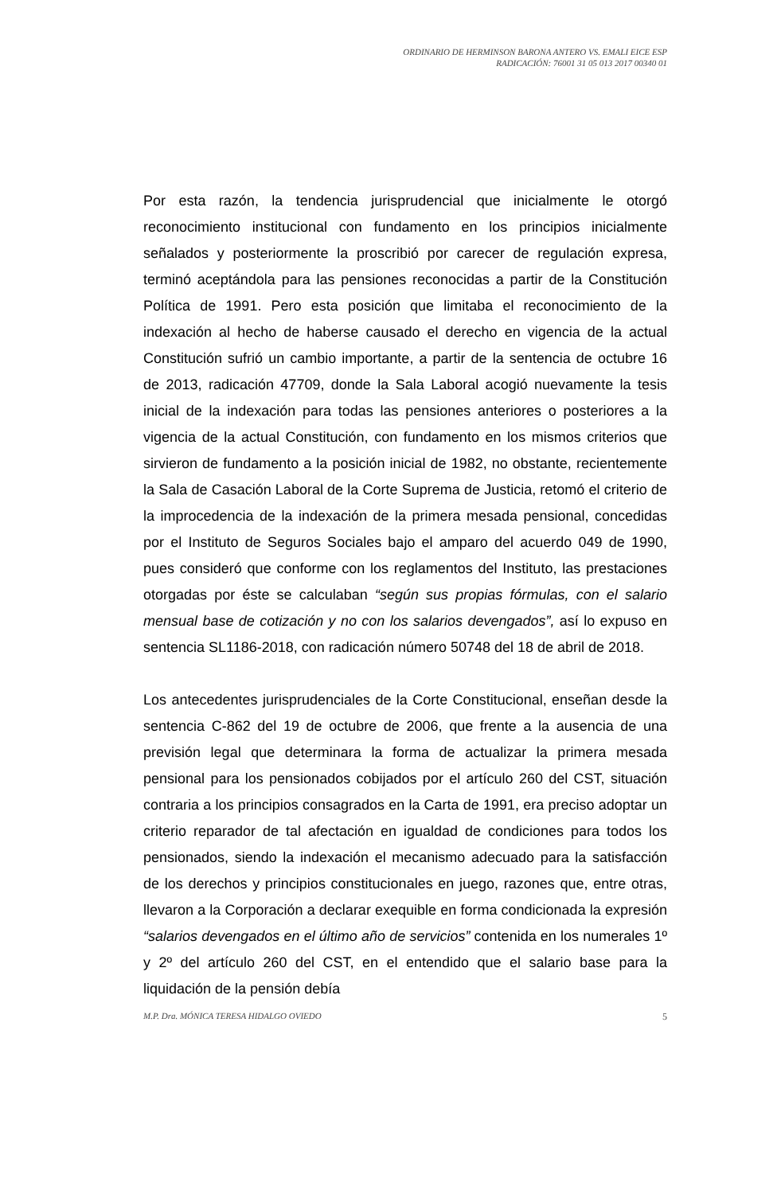ORDINARIO DE HERMINSON BARONA ANTERO VS. EMALI EICE ESP
RADICACIÓN: 76001 31 05 013 2017 00340 01
Por esta razón, la tendencia jurisprudencial que inicialmente le otorgó reconocimiento institucional con fundamento en los principios inicialmente señalados y posteriormente la proscribió por carecer de regulación expresa, terminó aceptándola para las pensiones reconocidas a partir de la Constitución Política de 1991. Pero esta posición que limitaba el reconocimiento de la indexación al hecho de haberse causado el derecho en vigencia de la actual Constitución sufrió un cambio importante, a partir de la sentencia de octubre 16 de 2013, radicación 47709, donde la Sala Laboral acogió nuevamente la tesis inicial de la indexación para todas las pensiones anteriores o posteriores a la vigencia de la actual Constitución, con fundamento en los mismos criterios que sirvieron de fundamento a la posición inicial de 1982, no obstante, recientemente la Sala de Casación Laboral de la Corte Suprema de Justicia, retomó el criterio de la improcedencia de la indexación de la primera mesada pensional, concedidas por el Instituto de Seguros Sociales bajo el amparo del acuerdo 049 de 1990, pues consideró que conforme con los reglamentos del Instituto, las prestaciones otorgadas por éste se calculaban “según sus propias fórmulas, con el salario mensual base de cotización y no con los salarios devengados”, así lo expuso en sentencia SL1186-2018, con radicación número 50748 del 18 de abril de 2018.
Los antecedentes jurisprudenciales de la Corte Constitucional, enseñan desde la sentencia C-862 del 19 de octubre de 2006, que frente a la ausencia de una previsión legal que determinara la forma de actualizar la primera mesada pensional para los pensionados cobijados por el artículo 260 del CST, situación contraria a los principios consagrados en la Carta de 1991, era preciso adoptar un criterio reparador de tal afectación en igualdad de condiciones para todos los pensionados, siendo la indexación el mecanismo adecuado para la satisfacción de los derechos y principios constitucionales en juego, razones que, entre otras, llevaron a la Corporación a declarar exequible en forma condicionada la expresión “salarios devengados en el último año de servicios” contenida en los numerales 1º y 2º del artículo 260 del CST, en el entendido que el salario base para la liquidación de la pensión debía
M.P. Dra. MÓNICA TERESA HIDALGO OVIEDO 5